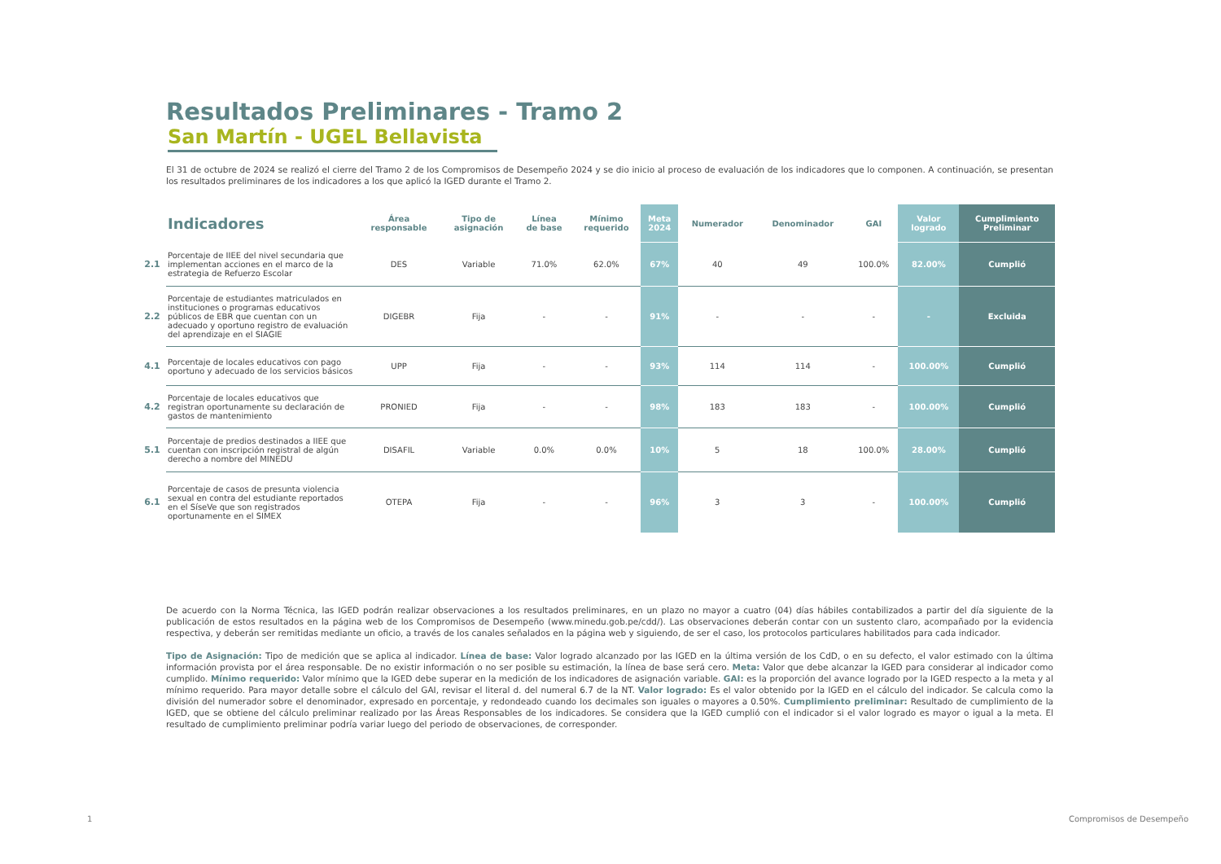Resultados Preliminares - Tramo 2
San Martín - UGEL Bellavista
El 31 de octubre de 2024 se realizó el cierre del Tramo 2 de los Compromisos de Desempeño 2024 y se dio inicio al proceso de evaluación de los indicadores que lo componen. A continuación, se presentan los resultados preliminares de los indicadores a los que aplicó la IGED durante el Tramo 2.
| | Indicadores | Área responsable | Tipo de asignación | Línea de base | Mínimo requerido | Meta 2024 | Numerador | Denominador | GAI | Valor logrado | Cumplimiento Preliminar |
| --- | --- | --- | --- | --- | --- | --- | --- | --- | --- | --- | --- |
| 2.1 | Porcentaje de IIEE del nivel secundaria que implementan acciones en el marco de la estrategia de Refuerzo Escolar | DES | Variable | 71.0% | 62.0% | 67% | 40 | 49 | 100.0% | 82.00% | Cumplió |
| 2.2 | Porcentaje de estudiantes matriculados en instituciones o programas educativos públicos de EBR que cuentan con un adecuado y oportuno registro de evaluación del aprendizaje en el SIAGIE | DIGEBR | Fija | - | - | 91% | - | - | - | - | Excluida |
| 4.1 | Porcentaje de locales educativos con pago oportuno y adecuado de los servicios básicos | UPP | Fija | - | - | 93% | 114 | 114 | - | 100.00% | Cumplió |
| 4.2 | Porcentaje de locales educativos que registran oportunamente su declaración de gastos de mantenimiento | PRONIED | Fija | - | - | 98% | 183 | 183 | - | 100.00% | Cumplió |
| 5.1 | Porcentaje de predios destinados a IIEE que cuentan con inscripción registral de algún derecho a nombre del MINEDU | DISAFIL | Variable | 0.0% | 0.0% | 10% | 5 | 18 | 100.0% | 28.00% | Cumplió |
| 6.1 | Porcentaje de casos de presunta violencia sexual en contra del estudiante reportados en el SíseVe que son registrados oportunamente en el SIMEX | OTEPA | Fija | - | - | 96% | 3 | 3 | - | 100.00% | Cumplió |
De acuerdo con la Norma Técnica, las IGED podrán realizar observaciones a los resultados preliminares, en un plazo no mayor a cuatro (04) días hábiles contabilizados a partir del día siguiente de la publicación de estos resultados en la página web de los Compromisos de Desempeño (www.minedu.gob.pe/cdd/). Las observaciones deberán contar con un sustento claro, acompañado por la evidencia respectiva, y deberán ser remitidas mediante un oficio, a través de los canales señalados en la página web y siguiendo, de ser el caso, los protocolos particulares habilitados para cada indicador.
Tipo de Asignación: Tipo de medición que se aplica al indicador. Línea de base: Valor logrado alcanzado por las IGED en la última versión de los CdD, o en su defecto, el valor estimado con la última información provista por el área responsable. De no existir información o no ser posible su estimación, la línea de base será cero. Meta: Valor que debe alcanzar la IGED para considerar al indicador como cumplido. Mínimo requerido: Valor mínimo que la IGED debe superar en la medición de los indicadores de asignación variable. GAI: es la proporción del avance logrado por la IGED respecto a la meta y al mínimo requerido. Para mayor detalle sobre el cálculo del GAI, revisar el literal d. del numeral 6.7 de la NT. Valor logrado: Es el valor obtenido por la IGED en el cálculo del indicador. Se calcula como la división del numerador sobre el denominador, expresado en porcentaje, y redondeado cuando los decimales son iguales o mayores a 0.50%. Cumplimiento preliminar: Resultado de cumplimiento de la IGED, que se obtiene del cálculo preliminar realizado por las Áreas Responsables de los indicadores. Se considera que la IGED cumplió con el indicador si el valor logrado es mayor o igual a la meta. El resultado de cumplimiento preliminar podría variar luego del periodo de observaciones, de corresponder.
1 Compromisos de Desempeño